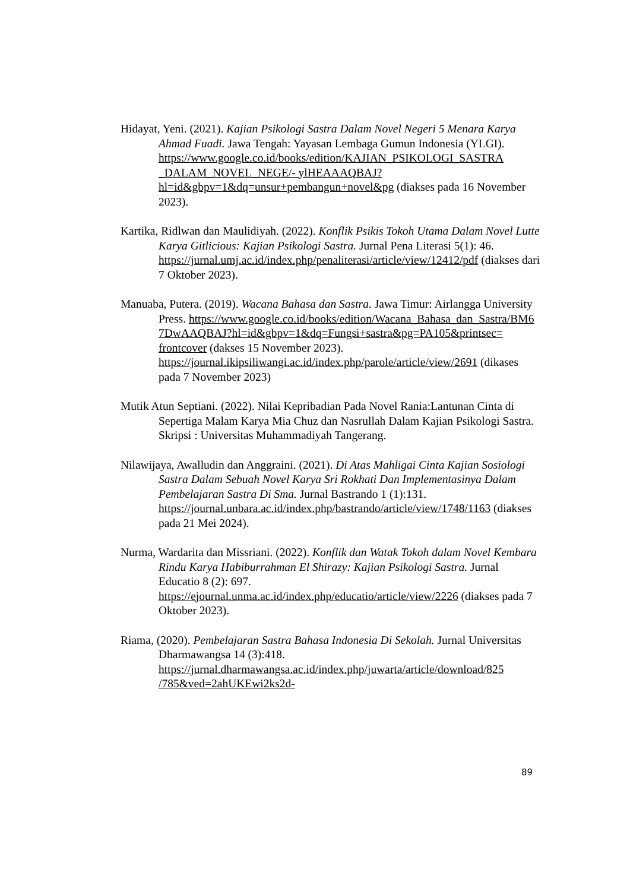Hidayat, Yeni. (2021). Kajian Psikologi Sastra Dalam Novel Negeri 5 Menara Karya Ahmad Fuadi. Jawa Tengah: Yayasan Lembaga Gumun Indonesia (YLGI). https://www.google.co.id/books/edition/KAJIAN_PSIKOLOGI_SASTRA _DALAM_NOVEL_NEGE/- ylHEAAAQBAJ?hl=id&gbpv=1&dq=unsur+pembangun+novel&pg (diakses pada 16 November 2023).
Kartika, Ridlwan dan Maulidiyah. (2022). Konflik Psikis Tokoh Utama Dalam Novel Lutte Karya Gitlicious: Kajian Psikologi Sastra. Jurnal Pena Literasi 5(1): 46. https://jurnal.umj.ac.id/index.php/penaliterasi/article/view/12412/pdf (diakses dari 7 Oktober 2023).
Manuaba, Putera. (2019). Wacana Bahasa dan Sastra. Jawa Timur: Airlangga University Press. https://www.google.co.id/books/edition/Wacana_Bahasa_dan_Sastra/BM6 7DwAAQBAJ?hl=id&gbpv=1&dq=Fungsi+sastra&pg=PA105&printsec= frontcover (dakses 15 November 2023). https://journal.ikipsiliwangi.ac.id/index.php/parole/article/view/2691 (dikases pada 7 November 2023)
Mutik Atun Septiani. (2022). Nilai Kepribadian Pada Novel Rania:Lantunan Cinta di Sepertiga Malam Karya Mia Chuz dan Nasrullah Dalam Kajian Psikologi Sastra. Skripsi : Universitas Muhammadiyah Tangerang.
Nilawijaya, Awalludin dan Anggraini. (2021). Di Atas Mahligai Cinta Kajian Sosiologi Sastra Dalam Sebuah Novel Karya Sri Rokhati Dan Implementasinya Dalam Pembelajaran Sastra Di Sma. Jurnal Bastrando 1 (1):131. https://journal.unbara.ac.id/index.php/bastrando/article/view/1748/1163 (diakses pada 21 Mei 2024).
Nurma, Wardarita dan Missriani. (2022). Konflik dan Watak Tokoh dalam Novel Kembara Rindu Karya Habiburrahman El Shirazy: Kajian Psikologi Sastra. Jurnal Educatio 8 (2): 697. https://ejournal.unma.ac.id/index.php/educatio/article/view/2226 (diakses pada 7 Oktober 2023).
Riama, (2020). Pembelajaran Sastra Bahasa Indonesia Di Sekolah. Jurnal Universitas Dharmawangsa 14 (3):418. https://jurnal.dharmawangsa.ac.id/index.php/juwarta/article/download/825 /785&ved=2ahUKEwi2ks2d-
89